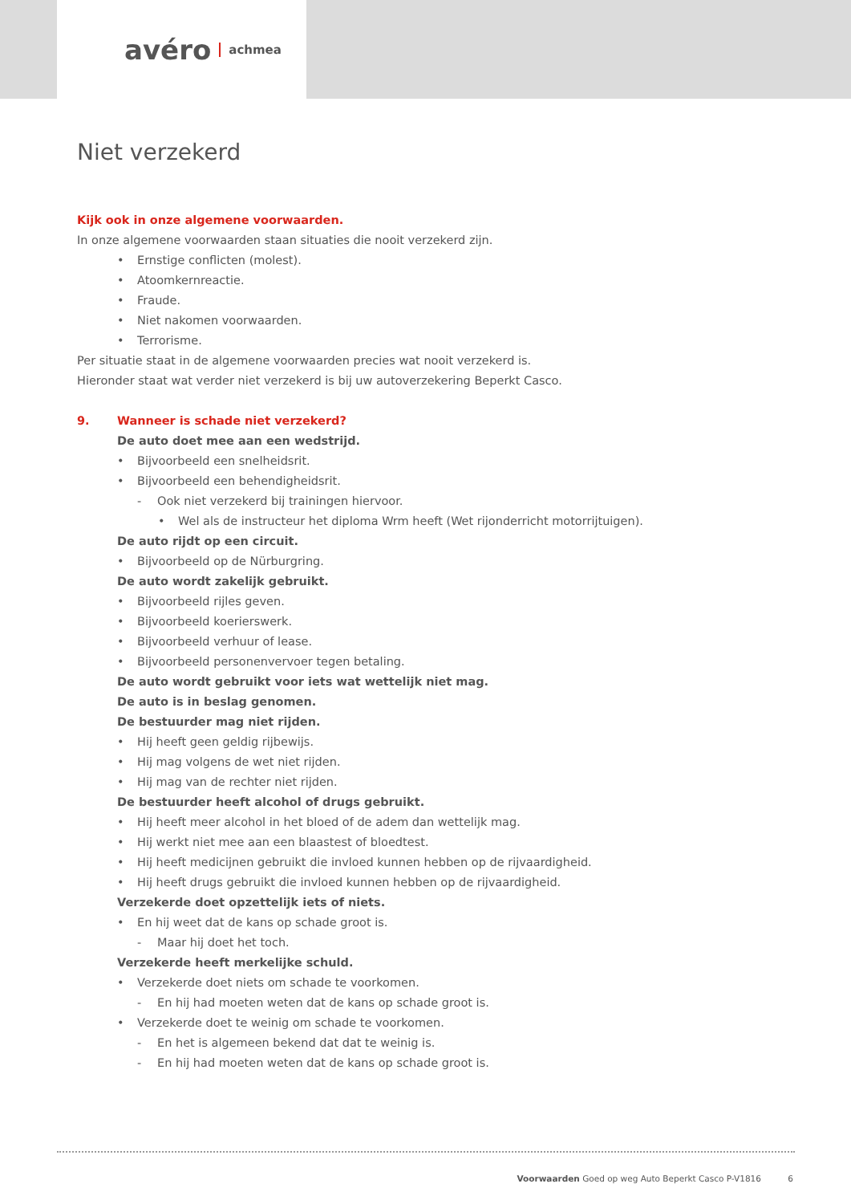avéro achmea
Niet verzekerd
Kijk ook in onze algemene voorwaarden.
In onze algemene voorwaarden staan situaties die nooit verzekerd zijn.
• Ernstige conflicten (molest).
• Atoomkernreactie.
• Fraude.
• Niet nakomen voorwaarden.
• Terrorisme.
Per situatie staat in de algemene voorwaarden precies wat nooit verzekerd is.
Hieronder staat wat verder niet verzekerd is bij uw autoverzekering Beperkt Casco.
9. Wanneer is schade niet verzekerd?
De auto doet mee aan een wedstrijd.
• Bijvoorbeeld een snelheidsrit.
• Bijvoorbeeld een behendigheidsrit.
- Ook niet verzekerd bij trainingen hiervoor.
• Wel als de instructeur het diploma Wrm heeft (Wet rijonderricht motorrijtuigen).
De auto rijdt op een circuit.
• Bijvoorbeeld op de Nürburgring.
De auto wordt zakelijk gebruikt.
• Bijvoorbeeld rijles geven.
• Bijvoorbeeld koerierswerk.
• Bijvoorbeeld verhuur of lease.
• Bijvoorbeeld personenvervoer tegen betaling.
De auto wordt gebruikt voor iets wat wettelijk niet mag.
De auto is in beslag genomen.
De bestuurder mag niet rijden.
• Hij heeft geen geldig rijbewijs.
• Hij mag volgens de wet niet rijden.
• Hij mag van de rechter niet rijden.
De bestuurder heeft alcohol of drugs gebruikt.
• Hij heeft meer alcohol in het bloed of de adem dan wettelijk mag.
• Hij werkt niet mee aan een blaastest of bloedtest.
• Hij heeft medicijnen gebruikt die invloed kunnen hebben op de rijvaardigheid.
• Hij heeft drugs gebruikt die invloed kunnen hebben op de rijvaardigheid.
Verzekerde doet opzettelijk iets of niets.
• En hij weet dat de kans op schade groot is.
- Maar hij doet het toch.
Verzekerde heeft merkelijke schuld.
• Verzekerde doet niets om schade te voorkomen.
- En hij had moeten weten dat de kans op schade groot is.
• Verzekerde doet te weinig om schade te voorkomen.
- En het is algemeen bekend dat dat te weinig is.
- En hij had moeten weten dat de kans op schade groot is.
Voorwaarden Goed op weg Auto Beperkt Casco P-V1816 6